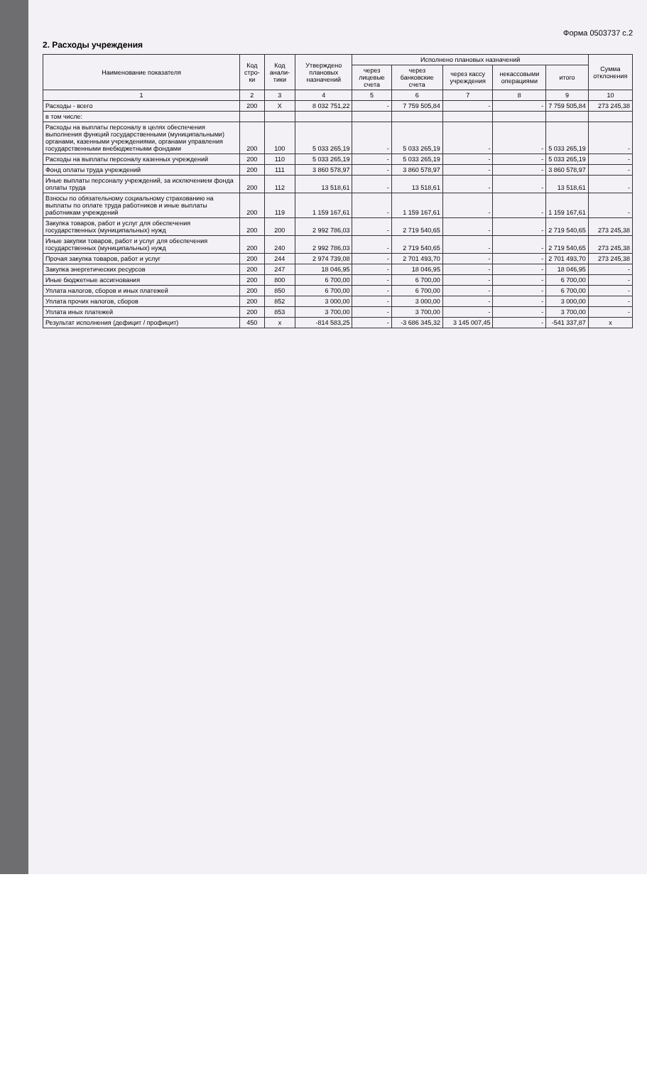Форма 0503737 с.2
2. Расходы учреждения
| Наименование показателя | Код стро-ки | Код анали-тики | Утверждено плановых назначений | Исполнено плановых назначений | | | | | Сумма отклонения |
| --- | --- | --- | --- | --- | --- | --- | --- | --- | --- |
| | | | | через лицевые счета | через банковские счета | через кассу учреждения | некассовыми операциями | итого | |
| 1 | 2 | 3 | 4 | 5 | 6 | 7 | 8 | 9 | 10 |
| Расходы - всего | 200 | X | 8 032 751,22 | - | 7 759 505,84 | - | - | 7 759 505,84 | 273 245,38 |
| в том числе: | | | | | | | | | |
| Расходы на выплаты персоналу в целях обеспечения выполнения функций государственными (муниципальными) органами, казенными учреждениями, органами управления государственными внебюджетными фондами | 200 | 100 | 5 033 265,19 | - | 5 033 265,19 | - | - | 5 033 265,19 | - |
| Расходы на выплаты персоналу казенных учреждений | 200 | 110 | 5 033 265,19 | - | 5 033 265,19 | - | - | 5 033 265,19 | - |
| Фонд оплаты труда учреждений | 200 | 111 | 3 860 578,97 | - | 3 860 578,97 | - | - | 3 860 578,97 | - |
| Иные выплаты персоналу учреждений, за исключением фонда оплаты труда | 200 | 112 | 13 518,61 | - | 13 518,61 | - | - | 13 518,61 | - |
| Взносы по обязательному социальному страхованию на выплаты по оплате труда работников и иные выплаты работникам учреждений | 200 | 119 | 1 159 167,61 | - | 1 159 167,61 | - | - | 1 159 167,61 | - |
| Закупка товаров, работ и услуг для обеспечения государственных (муниципальных) нужд | 200 | 200 | 2 992 786,03 | - | 2 719 540,65 | - | - | 2 719 540,65 | 273 245,38 |
| Иные закупки товаров, работ и услуг для обеспечения государственных (муниципальных) нужд | 200 | 240 | 2 992 786,03 | - | 2 719 540,65 | - | - | 2 719 540,65 | 273 245,38 |
| Прочая закупка товаров, работ и услуг | 200 | 244 | 2 974 739,08 | - | 2 701 493,70 | - | - | 2 701 493,70 | 273 245,38 |
| Закупка энергетических ресурсов | 200 | 247 | 18 046,95 | - | 18 046,95 | - | - | 18 046,95 | - |
| Иные бюджетные ассигнования | 200 | 800 | 6 700,00 | - | 6 700,00 | - | - | 6 700,00 | - |
| Уплата налогов, сборов и иных платежей | 200 | 850 | 6 700,00 | - | 6 700,00 | - | - | 6 700,00 | - |
| Уплата прочих налогов, сборов | 200 | 852 | 3 000,00 | - | 3 000,00 | - | - | 3 000,00 | - |
| Уплата иных платежей | 200 | 853 | 3 700,00 | - | 3 700,00 | - | - | 3 700,00 | - |
| Результат исполнения (дефицит / профицит) | 450 | x | -814 583,25 | - | -3 686 345,32 | 3 145 007,45 | - | -541 337,87 | x |